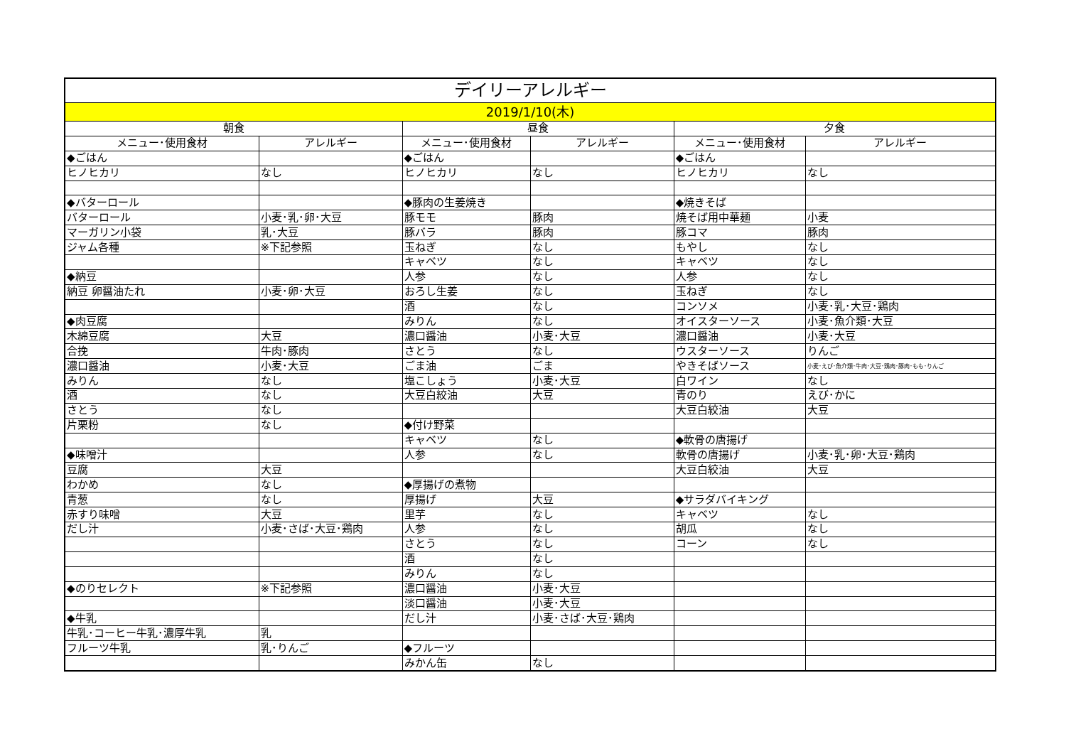| デイリーアレルギー | | | | | |
| --- | --- | --- | --- | --- | --- |
| 2019/1/10(木) | | | | | |
| 朝食 | | 昼食 | | 夕食 | |
| メニュー･使用食材 | アレルギー | メニュー･使用食材 | アレルギー | メニュー･使用食材 | アレルギー |
| ◆ごはん | | ◆ごはん | | ◆ごはん | |
| ヒノヒカリ | なし | ヒノヒカリ | なし | ヒノヒカリ | なし |
| ◆バターロール | | ◆豚肉の生姜焼き | | ◆焼きそば | |
| バターロール | 小麦･乳･卵･大豆 | 豚モモ | 豚肉 | 焼そば用中華麺 | 小麦 |
| マーガリン小袋 | 乳･大豆 | 豚バラ | 豚肉 | 豚コマ | 豚肉 |
| ジャム各種 | ※下記参照 | 玉ねぎ | なし | もやし | なし |
| | | キャベツ | なし | キャベツ | なし |
| ◆納豆 | | 人参 | なし | 人参 | なし |
| 納豆 卵醤油たれ | 小麦･卵･大豆 | おろし生姜 | なし | 玉ねぎ | なし |
| | | 酒 | なし | コンソメ | 小麦･乳･大豆･鶏肉 |
| ◆肉豆腐 | | みりん | なし | オイスターソース | 小麦･魚介類･大豆 |
| 木綿豆腐 | 大豆 | 濃口醤油 | 小麦･大豆 | 濃口醤油 | 小麦･大豆 |
| 合挽 | 牛肉･豚肉 | さとう | なし | ウスターソース | りんご |
| 濃口醤油 | 小麦･大豆 | ごま油 | ごま | やきそばソース | 小麦･えび･魚介類･牛肉･大豆･鶏肉･豚肉･もも･りんご |
| みりん | なし | 塩こしょう | 小麦･大豆 | 白ワイン | なし |
| 酒 | なし | 大豆白絞油 | 大豆 | 青のり | えび･かに |
| さとう | なし | | | 大豆白絞油 | 大豆 |
| 片栗粉 | なし | ◆付け野菜 | | | |
| | | キャベツ | なし | ◆軟骨の唐揚げ | |
| ◆味噌汁 | | 人参 | なし | 軟骨の唐揚げ | 小麦･乳･卵･大豆･鶏肉 |
| 豆腐 | 大豆 | | | 大豆白絞油 | 大豆 |
| わかめ | なし | ◆厚揚げの煮物 | | | |
| 青葱 | なし | 厚揚げ | 大豆 | ◆サラダバイキング | |
| 赤すり味噌 | 大豆 | 里芋 | なし | キャベツ | なし |
| だし汁 | 小麦･さば･大豆･鶏肉 | 人参 | なし | 胡瓜 | なし |
| | | さとう | なし | コーン | なし |
| | | 酒 | なし | | |
| | | みりん | なし | | |
| ◆のりセレクト | ※下記参照 | 濃口醤油 | 小麦･大豆 | | |
| | | 淡口醤油 | 小麦･大豆 | | |
| ◆牛乳 | | だし汁 | 小麦･さば･大豆･鶏肉 | | |
| 牛乳･コーヒー牛乳･濃厚牛乳 | 乳 | | | | |
| フルーツ牛乳 | 乳･りんご | ◆フルーツ | | | |
| | | みかん缶 | なし | | |